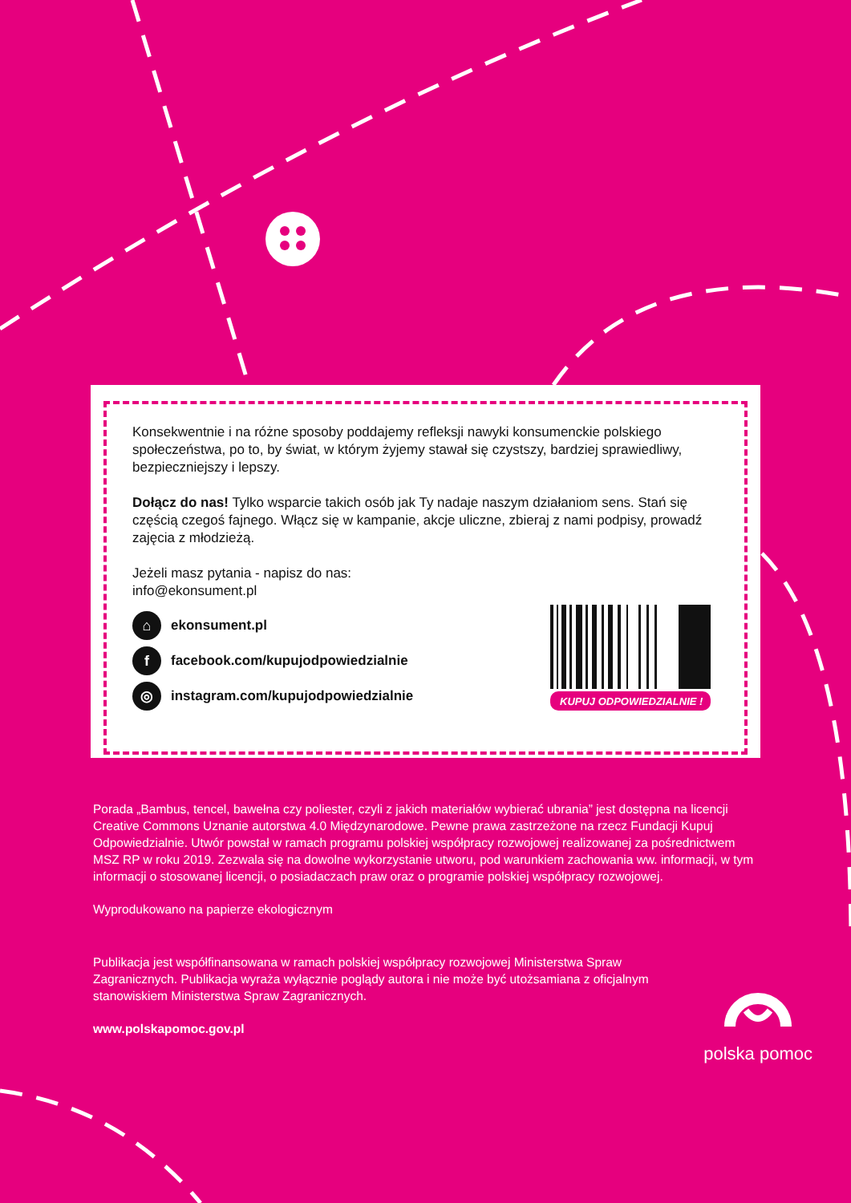Konsekwentnie i na różne sposoby poddajemy refleksji nawyki konsumenckie polskiego społeczeństwa, po to, by świat, w którym żyjemy stawał się czystszy, bardziej sprawiedliwy, bezpieczniejszy i lepszy.
Dołącz do nas! Tylko wsparcie takich osób jak Ty nadaje naszym działaniom sens. Stań się częścią czegoś fajnego. Włącz się w kampanie, akcje uliczne, zbieraj z nami podpisy, prowadź zajęcia z młodzieżą.
Jeżeli masz pytania - napisz do nas:
info@ekonsument.pl
⌂ ekonsument.pl
ffacebook.com/kupujodpowiedzialnie
◎ instagram.com/kupujodpowiedzialnie
KUPUJ ODPOWIEDZIALNIE !
Porada „Bambus, tencel, bawełna czy poliester, czyli z jakich materiałów wybierać ubrania” jest dostępna na licencji Creative Commons Uznanie autorstwa 4.0 Międzynarodowe. Pewne prawa zastrzeżone na rzecz Fundacji Kupuj Odpowiedzialnie. Utwór powstał w ramach programu polskiej współpracy rozwojowej realizowanej za pośrednictwem MSZ RP w roku 2019. Zezwala się na dowolne wykorzystanie utworu, pod warunkiem zachowania ww. informacji, w tym informacji o stosowanej licencji, o posiadaczach praw oraz o programie polskiej współpracy rozwojowej.
Wyprodukowano na papierze ekologicznym
Publikacja jest współfinansowana w ramach polskiej współpracy rozwojowej Ministerstwa Spraw Zagranicznych. Publikacja wyraża wyłącznie poglądy autora i nie może być utożsamiana z oficjalnym stanowiskiem Ministerstwa Spraw Zagranicznych.
www.polskapomoc.gov.pl
polska pomoc